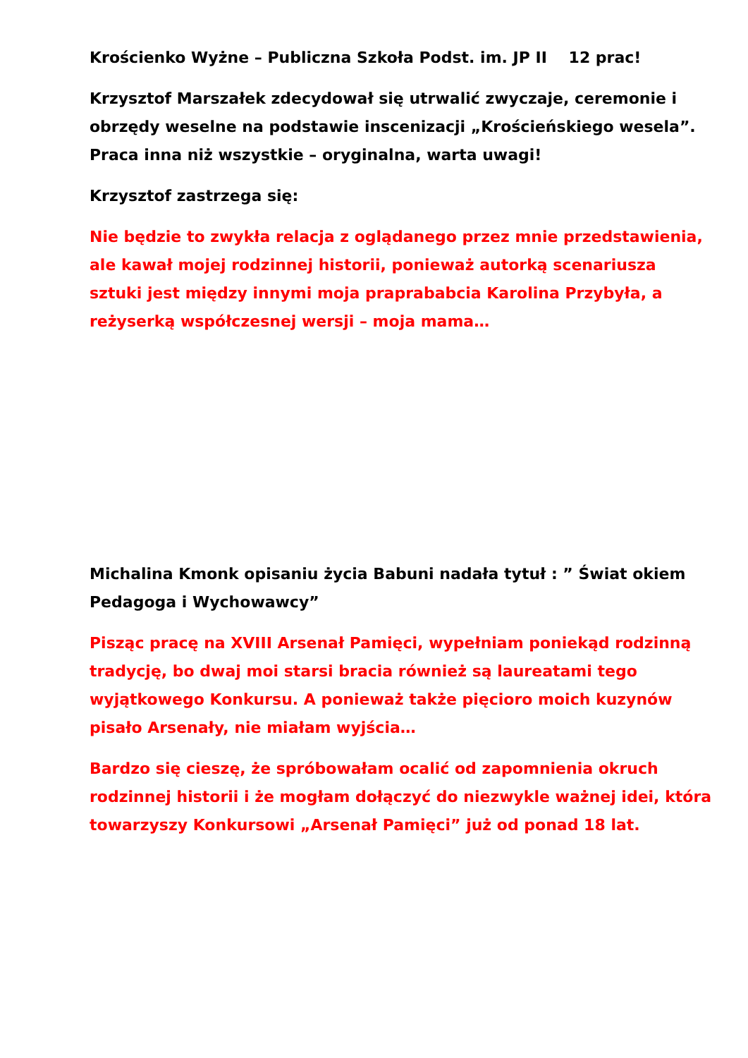Krościenko Wyżne – Publiczna Szkoła Podst. im. JP II 12 prac!
Krzysztof Marszałek zdecydował się utrwalić zwyczaje, ceremonie i obrzędy weselne na podstawie inscenizacji „Krościeńskiego wesela”. Praca inna niż wszystkie – oryginalna, warta uwagi!
Krzysztof zastrzega się:
Nie będzie to zwykła relacja z oglądanego przez mnie przedstawienia, ale kawał mojej rodzinnej historii, ponieważ autorką scenariusza sztuki jest między innymi moja praprababcia Karolina Przybyła, a reżyserką współczesnej wersji – moja mama…
Michalina Kmonk opisaniu życia Babuni nadała tytuł : ” Świat okiem Pedagoga i Wychowawcy”
Pisząc pracę na XVIII Arsenał Pamięci, wypełniam poniekąd rodzinną tradycję, bo dwaj moi starsi bracia również są laureatami tego wyjątkowego Konkursu. A ponieważ także pięcioro moich kuzynów pisało Arsenały, nie miałam wyjścia…
Bardzo się cieszę, że spróbowałam ocalić od zapomnienia okruch rodzinnej historii i że mogłam dołączyć do niezwykle ważnej idei, która towarzyszy Konkursowi „Arsenał Pamięci” już od ponad 18 lat.